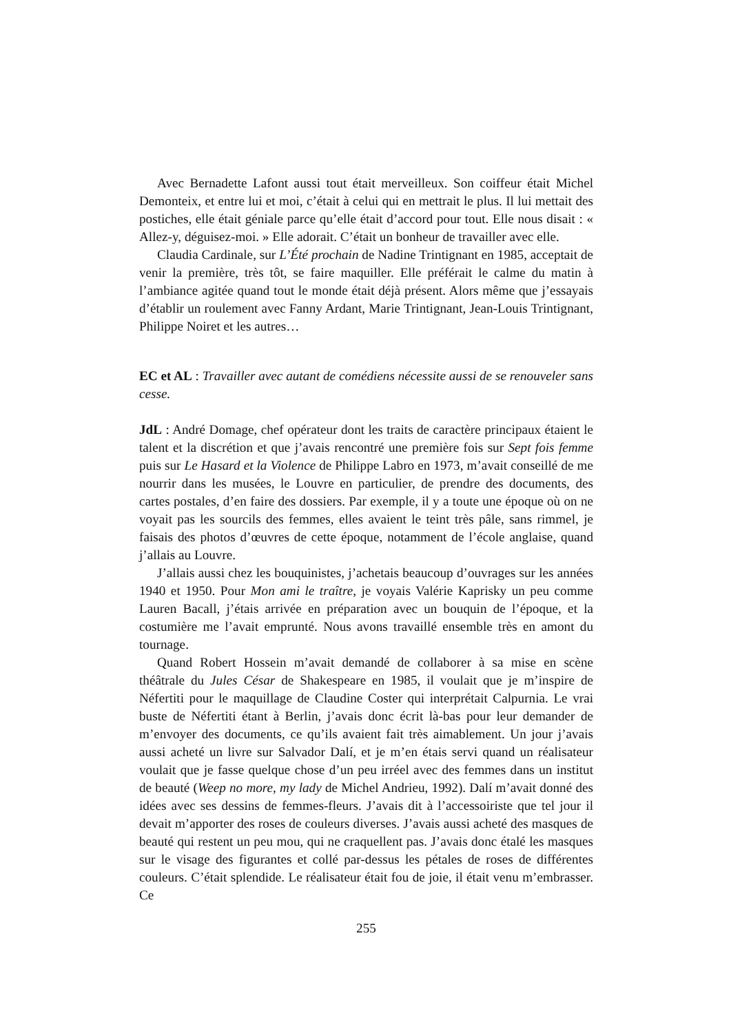Avec Bernadette Lafont aussi tout était merveilleux. Son coiffeur était Michel Demonteix, et entre lui et moi, c’était à celui qui en mettrait le plus. Il lui mettait des postiches, elle était géniale parce qu’elle était d’accord pour tout. Elle nous disait : « Allez-y, déguisez-moi. » Elle adorait. C’était un bonheur de travailler avec elle.
Claudia Cardinale, sur L’Été prochain de Nadine Trintignant en 1985, acceptait de venir la première, très tôt, se faire maquiller. Elle préférait le calme du matin à l’ambiance agitée quand tout le monde était déjà présent. Alors même que j’essayais d’établir un roulement avec Fanny Ardant, Marie Trintignant, Jean-Louis Trintignant, Philippe Noiret et les autres…
EC et AL : Travailler avec autant de comédiens nécessite aussi de se renouveler sans cesse.
JdL : André Domage, chef opérateur dont les traits de caractère principaux étaient le talent et la discrétion et que j’avais rencontré une première fois sur Sept fois femme puis sur Le Hasard et la Violence de Philippe Labro en 1973, m’avait conseillé de me nourrir dans les musées, le Louvre en particulier, de prendre des documents, des cartes postales, d’en faire des dossiers. Par exemple, il y a toute une époque où on ne voyait pas les sourcils des femmes, elles avaient le teint très pâle, sans rimmel, je faisais des photos d’œuvres de cette époque, notamment de l’école anglaise, quand j’allais au Louvre.
J’allais aussi chez les bouquinistes, j’achetais beaucoup d’ouvrages sur les années 1940 et 1950. Pour Mon ami le traître, je voyais Valérie Kaprisky un peu comme Lauren Bacall, j’étais arrivée en préparation avec un bouquin de l’époque, et la costumière me l’avait emprunté. Nous avons travaillé ensemble très en amont du tournage.
Quand Robert Hossein m’avait demandé de collaborer à sa mise en scène théâtrale du Jules César de Shakespeare en 1985, il voulait que je m’inspire de Néfertiti pour le maquillage de Claudine Coster qui interprétait Calpurnia. Le vrai buste de Néfertiti étant à Berlin, j’avais donc écrit là-bas pour leur demander de m’envoyer des documents, ce qu’ils avaient fait très aimablement. Un jour j’avais aussi acheté un livre sur Salvador Dalí, et je m’en étais servi quand un réalisateur voulait que je fasse quelque chose d’un peu irréel avec des femmes dans un institut de beauté (Weep no more, my lady de Michel Andrieu, 1992). Dalí m’avait donné des idées avec ses dessins de femmes-fleurs. J’avais dit à l’accessoiriste que tel jour il devait m’apporter des roses de couleurs diverses. J’avais aussi acheté des masques de beauté qui restent un peu mou, qui ne craquellent pas. J’avais donc étalé les masques sur le visage des figurantes et collé par-dessus les pétales de roses de différentes couleurs. C’était splendide. Le réalisateur était fou de joie, il était venu m’embrasser. Ce
255